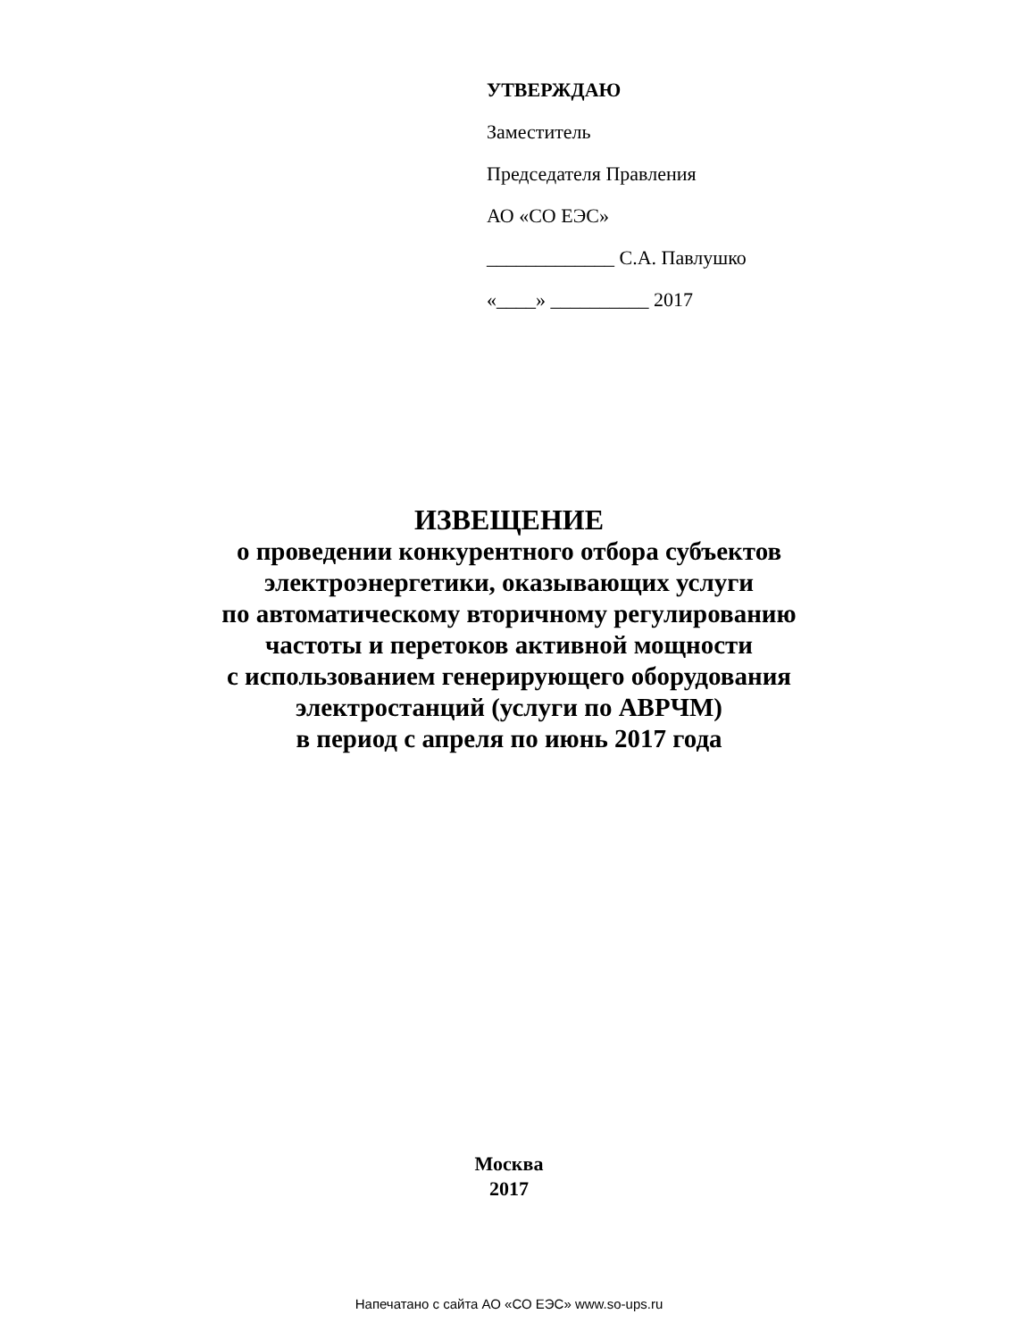УТВЕРЖДАЮ
Заместитель
Председателя Правления
АО «СО ЕЭС»
_____________ С.А. Павлушко
«____» __________ 2017
ИЗВЕЩЕНИЕ
о проведении конкурентного отбора субъектов
электроэнергетики, оказывающих услуги
по автоматическому вторичному регулированию
частоты и перетоков активной мощности
с использованием генерирующего оборудования
электростанций (услуги по АВРЧМ)
в период с апреля по июнь 2017 года
Москва
2017
Напечатано с сайта АО «СО ЕЭС» www.so-ups.ru